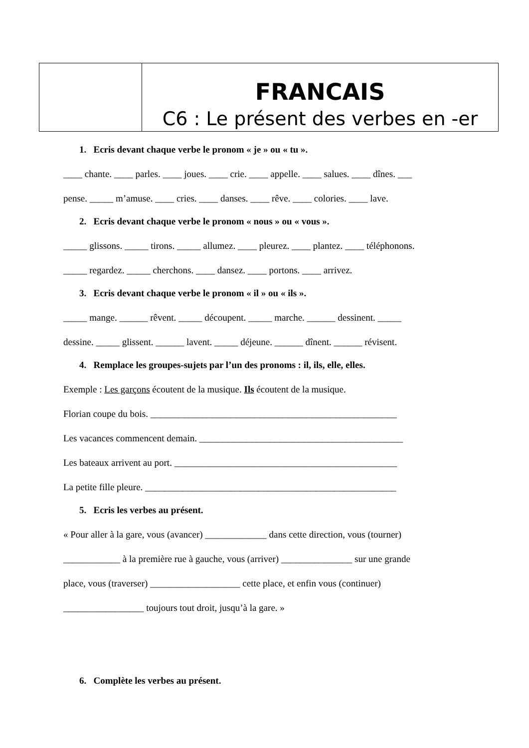| | FRANCAIS C6 : Le présent des verbes en -er |
1. Ecris devant chaque verbe le pronom « je » ou « tu ».
____ chante. ____ parles. ____ joues. ____ crie. ____ appelle. ____ salues. ____ dînes. ___
pense. _____ m’amuse. ____ cries. ____ danses. ____ rêve. ____ colories. ____ lave.
2. Ecris devant chaque verbe le pronom « nous » ou « vous ».
_____ glissons. _____ tirons. _____ allumez. ____ pleurez. ____ plantez. ____ téléphonons.
_____ regardez. _____ cherchons. ____ dansez. ____ portons. ____ arrivez.
3. Ecris devant chaque verbe le pronom « il » ou « ils ».
_____ mange. ______ rêvent. _____ découpent. _____ marche. ______ dessinent. _____
dessine. _____ glissent. ______ lavent. _____ déjeune. ______ dînent. ______ révisent.
4. Remplace les groupes-sujets par l’un des pronoms : il, ils, elle, elles.
Exemple : Les garçons écoutent de la musique. Ils écoutent de la musique.
Florian coupe du bois. ____________________________________________________
Les vacances commencent demain. ___________________________________________
Les bateaux arrivent au port. _______________________________________________
La petite fille pleure. _____________________________________________________
5. Ecris les verbes au présent.
« Pour aller à la gare, vous (avancer) _____________ dans cette direction, vous (tourner)
____________ à la première rue à gauche, vous (arriver) _______________ sur une grande
place, vous (traverser) ___________________ cette place, et enfin vous (continuer)
_________________ toujours tout droit, jusqu’à la gare. »
6. Complète les verbes au présent.